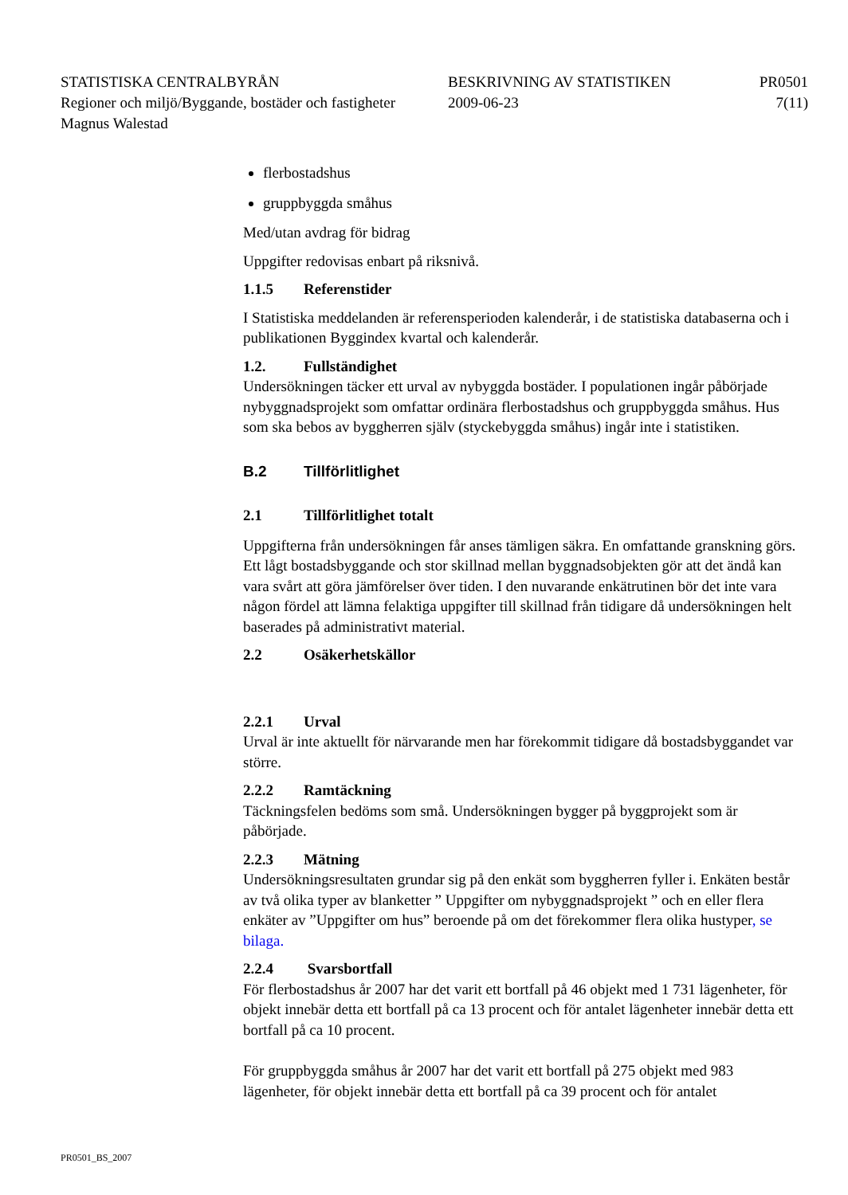STATISTISKA CENTRALBYRÅN BESKRIVNING AV STATISTIKEN PR0501
Regioner och miljö/Byggande, bostäder och fastigheter
2009-06-23 7(11)
Magnus Walestad
flerbostadshus
gruppbyggda småhus
Med/utan avdrag för bidrag
Uppgifter redovisas enbart på riksnivå.
1.1.5 Referenstider
I Statistiska meddelanden är referensperioden kalenderår, i de statistiska databaserna och i publikationen Byggindex kvartal och kalenderår.
1.2. Fullständighet
Undersökningen täcker ett urval av nybyggda bostäder. I populationen ingår påbörjade nybyggnadsprojekt som omfattar ordinära flerbostadshus och gruppbyggda småhus. Hus som ska bebos av byggherren själv (styckebyggda småhus) ingår inte i statistiken.
B.2 Tillförlitlighet
2.1 Tillförlitlighet totalt
Uppgifterna från undersökningen får anses tämligen säkra. En omfattande granskning görs. Ett lågt bostadsbyggande och stor skillnad mellan byggnadsobjekten gör att det ändå kan vara svårt att göra jämförelser över tiden. I den nuvarande enkätrutinen bör det inte vara någon fördel att lämna felaktiga uppgifter till skillnad från tidigare då undersökningen helt baserades på administrativt material.
2.2 Osäkerhetskällor
2.2.1 Urval
Urval är inte aktuellt för närvarande men har förekommit tidigare då bostadsbyggandet var större.
2.2.2 Ramtäckning
Täckningsfelen bedöms som små. Undersökningen bygger på byggprojekt som är påbörjade.
2.2.3 Mätning
Undersökningsresultaten grundar sig på den enkät som byggherren fyller i. Enkäten består av två olika typer av blanketter ” Uppgifter om nybyggnadsprojekt ” och en eller flera enkäter av ”Uppgifter om hus” beroende på om det förekommer flera olika hustyper, se bilaga.
2.2.4 Svarsbortfall
För flerbostadshus år 2007 har det varit ett bortfall på 46 objekt med 1 731 lägenheter, för objekt innebär detta ett bortfall på ca 13 procent och för antalet lägenheter innebär detta ett bortfall på ca 10 procent.
För gruppbyggda småhus år 2007 har det varit ett bortfall på 275 objekt med 983 lägenheter, för objekt innebär detta ett bortfall på ca 39 procent och för antalet
PR0501_BS_2007